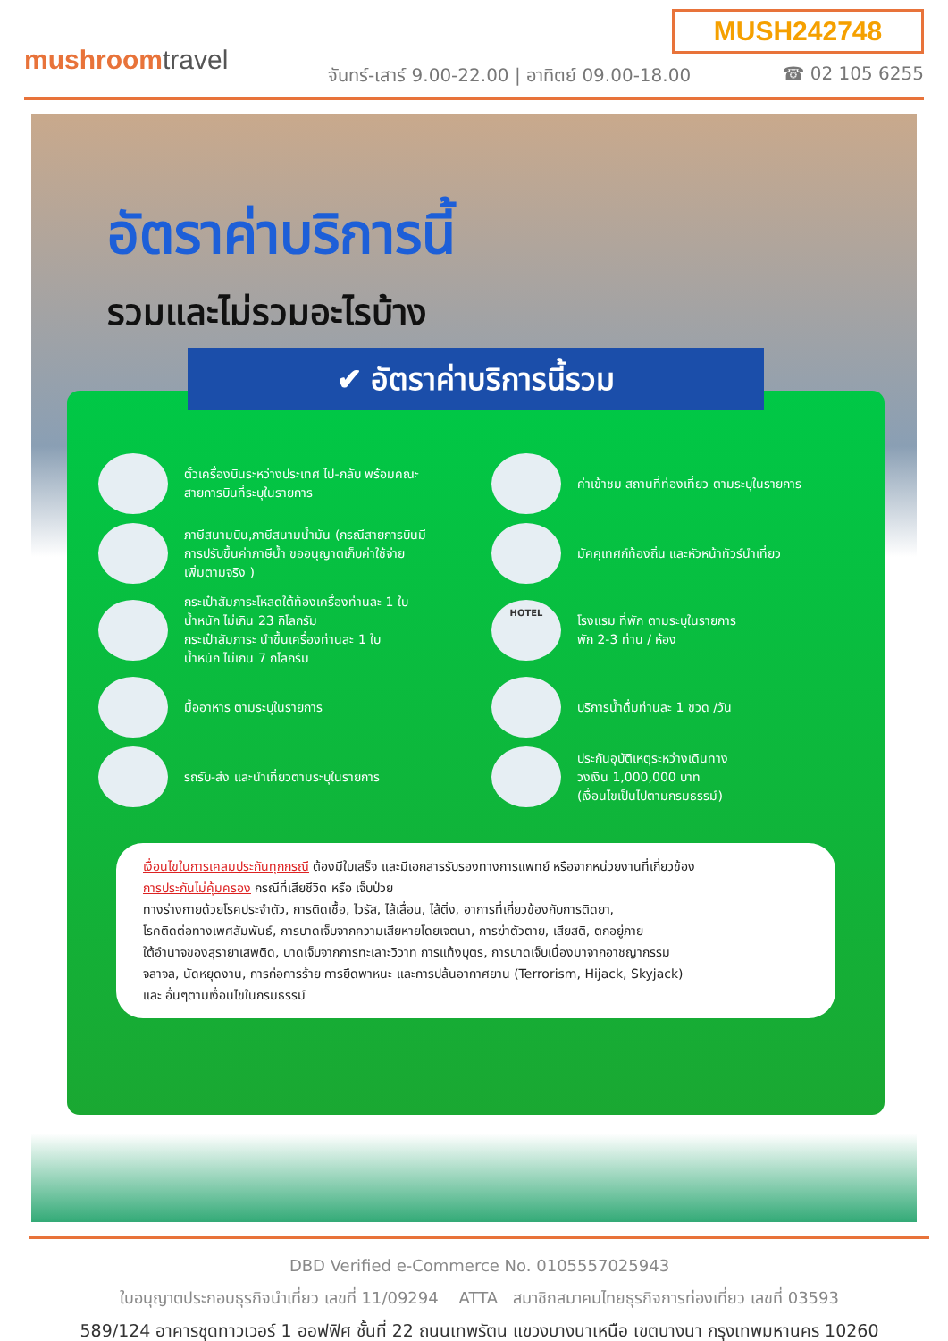MUSH242748
mushroomtravel
จันทร์-เสาร์ 9.00-22.00 | อาทิตย์ 09.00-18.00
☎ 02 105 6255
อัตราค่าบริการนี้
รวมและไม่รวมอะไรบ้าง
✔ อัตราค่าบริการนี้รวม
ตั๋วเครื่องบินระหว่างประเทศ ไป-กลับ พร้อมคณะ
สายการบินที่ระบุในรายการ
ค่าเข้าชม สถานที่ท่องเที่ยว ตามระบุในรายการ
ภาษีสนามบิน,ภาษีสนามน้ำมัน (กรณีสายการบินมี
การปรับขึ้นค่าภาษีน้ำ ขออนุญาตเก็บค่าใช้จ่าย
เพิ่มตามจริง )
มัคคุเทศก์ท้องถิ่น และหัวหน้าทัวร์นำเที่ยว
กระเป๋าสัมภาระโหลดใต้ท้องเครื่องท่านละ 1 ใบ
น้ำหนัก ไม่เกิน 23 กิโลกรัม
กระเป๋าสัมภาระ นำขึ้นเครื่องท่านละ 1 ใบ
น้ำหนัก ไม่เกิน 7 กิโลกรัม
HOTEL
โรงแรม ที่พัก ตามระบุในรายการ
พัก 2-3 ท่าน / ห้อง
มื้ออาหาร ตามระบุในรายการ
บริการน้ำดื่มท่านละ 1 ขวด /วัน
รถรับ-ส่ง และนำเที่ยวตามระบุในรายการ
ประกันอุบัติเหตุระหว่างเดินทาง
วงเงิน 1,000,000 บาท
(เงื่อนไขเป็นไปตามกรมธรรม์)
เงื่อนไขในการเคลมประกันทุกกรณี ต้องมีใบเสร็จ และมีเอกสารรับรองทางการแพทย์ หรือจากหน่วยงานที่เกี่ยวข้อง
การประกันไม่คุ้มครอง กรณีที่เสียชีวิต หรือ เจ็บป่วย
ทางร่างกายด้วยโรคประจำตัว, การติดเชื้อ, ไวรัส, ไส้เลื่อน, ไส้ติ่ง, อาการที่เกี่ยวข้องกับการติดยา,
โรคติดต่อทางเพศสัมพันธ์, การบาดเจ็บจากความเสียหายโดยเจตนา, การฆ่าตัวตาย, เสียสติ, ตกอยู่ภาย
ใต้อำนาจของสุรายาเสพติด, บาดเจ็บจากการทะเลาะวิวาท การแท้งบุตร, การบาดเจ็บเนื่องมาจากอาชญากรรม
จลาจล, นัดหยุดงาน, การก่อการร้าย การยึดพาหนะ และการปล้นอากาศยาน (Terrorism, Hijack, Skyjack)
และ อื่นๆตามเงื่อนไขในกรมธรรม์
DBD Verified e-Commerce No. 0105557025943
ใบอนุญาตประกอบธุรกิจนำเที่ยว เลขที่ 11/09294 ATTA สมาชิกสมาคมไทยธุรกิจการท่องเที่ยว เลขที่ 03593
589/124 อาคารชุดทาวเวอร์ 1 ออฟฟิศ ชั้นที่ 22 ถนนเทพรัตน แขวงบางนาเหนือ เขตบางนา กรุงเทพมหานคร 10260